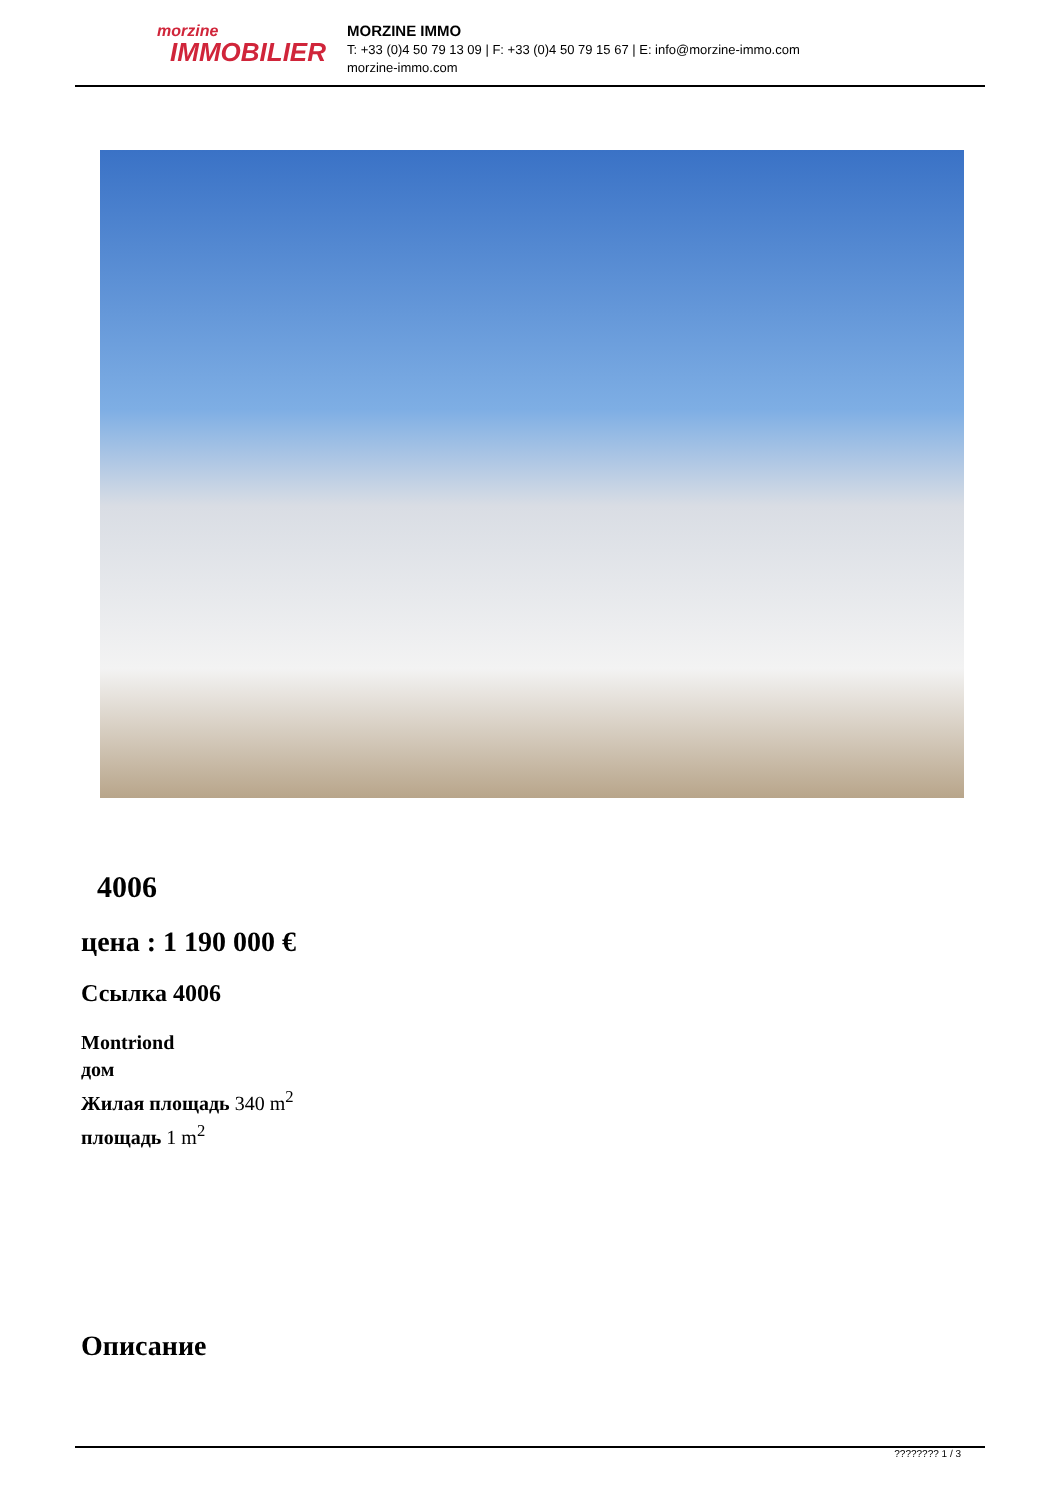morzine
IMMOBILIER
MORZINE IMMO
T: +33 (0)4 50 79 13 09 | F: +33 (0)4 50 79 15 67 | E: info@morzine-immo.com
morzine-immo.com
4006
цена : 1 190 000 €
Ссылка 4006
Montriond
дом
Жилая площадь 340 m<sup>2</sup>
площадь 1 m<sup>2</sup>
Описание
???????? 1 / 3